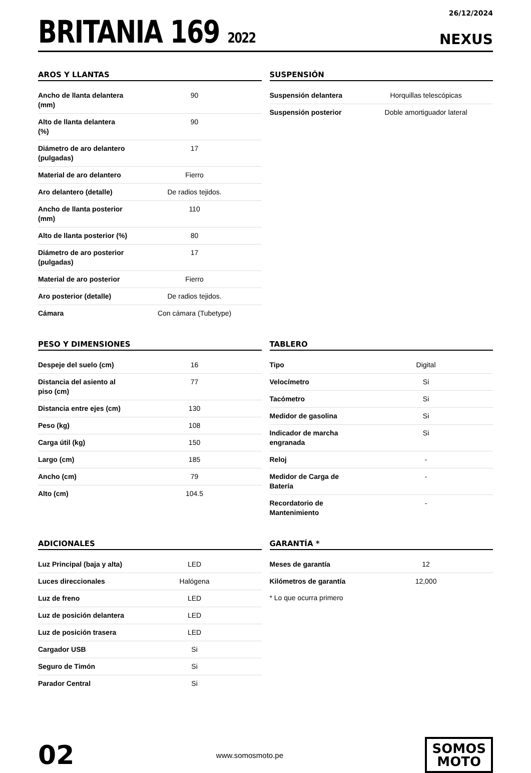BRITANIA 169 2022
26/12/2024
NEXUS
AROS Y LLANTAS
| Ancho de llanta delantera (mm) | 90 |
| Alto de llanta delantera (%) | 90 |
| Diámetro de aro delantero (pulgadas) | 17 |
| Material de aro delantero | Fierro |
| Aro delantero (detalle) | De radios tejidos. |
| Ancho de llanta posterior (mm) | 110 |
| Alto de llanta posterior (%) | 80 |
| Diámetro de aro posterior (pulgadas) | 17 |
| Material de aro posterior | Fierro |
| Aro posterior (detalle) | De radios tejidos. |
| Cámara | Con cámara (Tubetype) |
SUSPENSIÓN
| Suspensión delantera | Horquillas telescópicas |
| Suspensión posterior | Doble amortiguador lateral |
PESO Y DIMENSIONES
| Despeje del suelo (cm) | 16 |
| Distancia del asiento al piso (cm) | 77 |
| Distancia entre ejes (cm) | 130 |
| Peso (kg) | 108 |
| Carga útil (kg) | 150 |
| Largo (cm) | 185 |
| Ancho (cm) | 79 |
| Alto (cm) | 104.5 |
TABLERO
| Tipo | Digital |
| Velocímetro | Si |
| Tacómetro | Si |
| Medidor de gasolina | Si |
| Indicador de marcha engranada | Si |
| Reloj | - |
| Medidor de Carga de Batería | - |
| Recordatorio de Mantenimiento | - |
ADICIONALES
| Luz Principal (baja y alta) | LED |
| Luces direccionales | Halógena |
| Luz de freno | LED |
| Luz de posición delantera | LED |
| Luz de posición trasera | LED |
| Cargador USB | Si |
| Seguro de Timón | Si |
| Parador Central | Si |
GARANTÍA *
| Meses de garantía | 12 |
| Kilómetros de garantía | 12,000 |
* Lo que ocurra primero
02
www.somosmoto.pe
SOMOS
MOTO